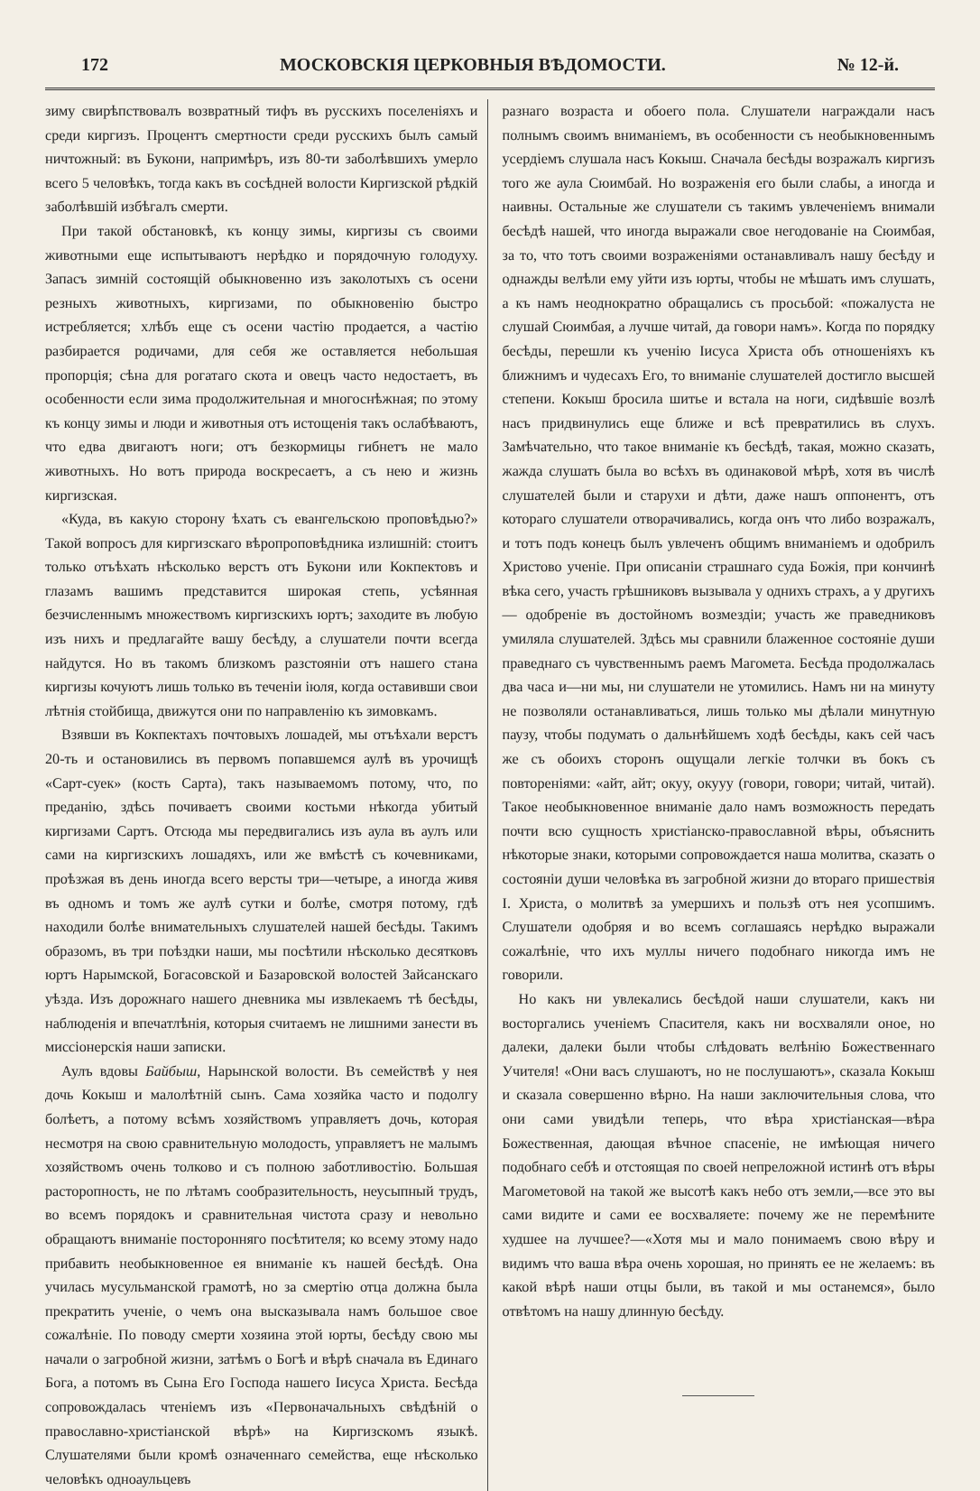172 МОСКОВСКІЯ ЦЕРКОВНЫЯ ВѢДОМОСТИ. № 12-й.
зиму свирѣпствовалъ возвратный тифъ въ русскихъ поселеніяхъ и среди киргизъ. Процентъ смертности среди русскихъ былъ самый ничтожный: въ Букони, напримѣръ, изъ 80-ти заболѣвшихъ умерло всего 5 человѣкъ, тогда какъ въ сосѣдней волости Киргизской рѣдкій заболѣвшій избѣгалъ смерти.
При такой обстановкѣ, къ концу зимы, киргизы съ своими животными еще испытываютъ нерѣдко и порядочную голодуху. Запасъ зимній состоящій обыкновенно изъ заколотыхъ съ осени резныхъ животныхъ, киргизами, по обыкновенію быстро истребляется; хлѣбъ еще съ осени частію продается, а частію разбирается родичами, для себя же оставляется небольшая пропорція; сѣна для рогатаго скота и овецъ часто недостаетъ, въ особенности если зима продолжительная и многоснѣжная; по этому къ концу зимы и люди и животныя отъ истощенія такъ ослабѣваютъ, что едва двигаютъ ноги; отъ безкормицы гибнетъ не мало животныхъ. Но вотъ природа воскресаетъ, а съ нею и жизнь киргизская.
«Куда, въ какую сторону ѣхать съ евангельскою проповѣдью?» Такой вопросъ для киргизскаго вѣропроповѣдника излишній: стоитъ только отъѣхать нѣсколько верстъ отъ Букони или Кокпектовъ и глазамъ вашимъ представится широкая степь, усѣянная безчисленнымъ множествомъ киргизскихъ юртъ; заходите въ любую изъ нихъ и предлагайте вашу бесѣду, а слушатели почти всегда найдутся. Но въ такомъ близкомъ разстояніи отъ нашего стана киргизы кочуютъ лишь только въ теченіи іюля, когда оставивши свои лѣтнія стойбища, движутся они по направленію къ зимовкамъ.
Взявши въ Кокпектахъ почтовыхъ лошадей, мы отъѣхали верстъ 20-ть и остановились въ первомъ попавшемся аулѣ въ урочищѣ «Сарт-суек» (кость Сарта), такъ называемомъ потому, что, по преданію, здѣсь почиваетъ своими костьми нѣкогда убитый киргизами Сартъ. Отсюда мы передвигались изъ аула въ аулъ или сами на киргизскихъ лошадяхъ, или же вмѣстѣ съ кочевниками, проѣзжая въ день иногда всего версты три—четыре, а иногда живя въ одномъ и томъ же аулѣ сутки и болѣе, смотря потому, гдѣ находили болѣе внимательныхъ слушателей нашей бесѣды. Такимъ образомъ, въ три поѣздки наши, мы посѣтили нѣсколько десятковъ юртъ Нарымской, Богасовской и Базаровской волостей Зайсанскаго уѣзда. Изъ дорожнаго нашего дневника мы извлекаемъ тѣ бесѣды, наблюденія и впечатлѣнія, которыя считаемъ не лишними занести въ миссіонерскія наши записки.
Аулъ вдовы Байбыш, Нарынской волости. Въ семействѣ у нея дочь Кокыш и малолѣтній сынъ. Сама хозяйка часто и подолгу болѣетъ, а потому всѣмъ хозяйствомъ управляетъ дочь, которая несмотря на свою сравнительную молодость, управляетъ не малымъ хозяйствомъ очень толково и съ полною заботливостію. Большая расторопность, не по лѣтамъ сообразительность, неусыпный трудъ, во всемъ порядокъ и сравнительная чистота сразу и невольно обращаютъ вниманіе посторонняго посѣтителя; ко всему этому надо прибавить необыкновенное ея вниманіе къ нашей бесѣдѣ. Она училась мусульманской грамотѣ, но за смертію отца должна была прекратить ученіе, о чемъ она высказывала намъ большое свое сожалѣніе. По поводу смерти хозяина этой юрты, бесѣду свою мы начали о загробной жизни, затѣмъ о Богѣ и вѣрѣ сначала въ Единаго Бога, а потомъ въ Сына Его Господа нашего Іисуса Христа. Бесѣда сопровождалась чтеніемъ изъ «Первоначальныхъ свѣдѣній о православно-христіанской вѣрѣ» на Киргизскомъ языкѣ. Слушателями были кромѣ означеннаго семейства, еще нѣсколько человѣкъ одноаульцевъ
разнаго возраста и обоего пола. Слушатели награждали насъ полнымъ своимъ вниманіемъ, въ особенности съ необыкновеннымъ усердіемъ слушала насъ Кокыш. Сначала бесѣды возражалъ киргизъ того же аула Сюимбай. Но возраженія его были слабы, а иногда и наивны. Остальные же слушатели съ такимъ увлеченіемъ внимали бесѣдѣ нашей, что иногда выражали свое негодованіе на Сюимбая, за то, что тотъ своими возраженіями останавливалъ нашу бесѣду и однажды велѣли ему уйти изъ юрты, чтобы не мѣшать имъ слушать, а къ намъ неоднократно обращались съ просьбой: «пожалуста не слушай Сюимбая, а лучше читай, да говори намъ». Когда по порядку бесѣды, перешли къ ученію Іисуса Христа объ отношеніяхъ къ ближнимъ и чудесахъ Его, то вниманіе слушателей достигло высшей степени. Кокыш бросила шитье и встала на ноги, сидѣвшіе возлѣ насъ придвинулись еще ближе и всѣ превратились въ слухъ. Замѣчательно, что такое вниманіе къ бесѣдѣ, такая, можно сказать, жажда слушать была во всѣхъ въ одинаковой мѣрѣ, хотя въ числѣ слушателей были и старухи и дѣти, даже нашъ оппонентъ, отъ котораго слушатели отворачивались, когда онъ что либо возражалъ, и тотъ подъ конецъ былъ увлеченъ общимъ вниманіемъ и одобрилъ Христово ученіе. При описаніи страшнаго суда Божія, при кончинѣ вѣка сего, участь грѣшниковъ вызывала у однихъ страхъ, а у другихъ — одобреніе въ достойномъ возмездіи; участь же праведниковъ умиляла слушателей. Здѣсь мы сравнили блаженное состояніе души праведнаго съ чувственнымъ раемъ Магомета. Бесѣда продолжалась два часа и—ни мы, ни слушатели не утомились. Намъ ни на минуту не позволяли останавливаться, лишь только мы дѣлали минутную паузу, чтобы подумать о дальнѣйшемъ ходѣ бесѣды, какъ сей часъ же съ обоихъ сторонъ ощущали легкіе толчки въ бокъ съ повтореніями: «айт, айт; окуу, окууу (говори, говори; читай, читай). Такое необыкновенное вниманіе дало намъ возможность передать почти всю сущность христіанско-православной вѣры, объяснить нѣкоторые знаки, которыми сопровождается наша молитва, сказать о состояніи души человѣка въ загробной жизни до втораго пришествія І. Христа, о молитвѣ за умершихъ и пользѣ отъ нея усопшимъ. Слушатели одобряя и во всемъ соглашаясь нерѣдко выражали сожалѣніе, что ихъ муллы ничего подобнаго никогда имъ не говорили.
Но какъ ни увлекались бесѣдой наши слушатели, какъ ни восторгались ученіемъ Спасителя, какъ ни восхваляли оное, но далеки, далеки были чтобы слѣдовать велѣнію Божественнаго Учителя! «Они васъ слушаютъ, но не послушаютъ», сказала Кокыш и сказала совершенно вѣрно. На наши заключительныя слова, что они сами увидѣли теперь, что вѣра христіанская—вѣра Божественная, дающая вѣчное спасеніе, не имѣющая ничего подобнаго себѣ и отстоящая по своей непреложной истинѣ отъ вѣры Магометовой на такой же высотѣ какъ небо отъ земли,—все это вы сами видите и сами ее восхваляете: почему же не перемѣните худшее на лучшее?—«Хотя мы и мало понимаемъ свою вѣру и видимъ что ваша вѣра очень хорошая, но принять ее не желаемъ: въ какой вѣрѣ наши отцы были, въ такой и мы останемся», было отвѣтомъ на нашу длинную бесѣду.